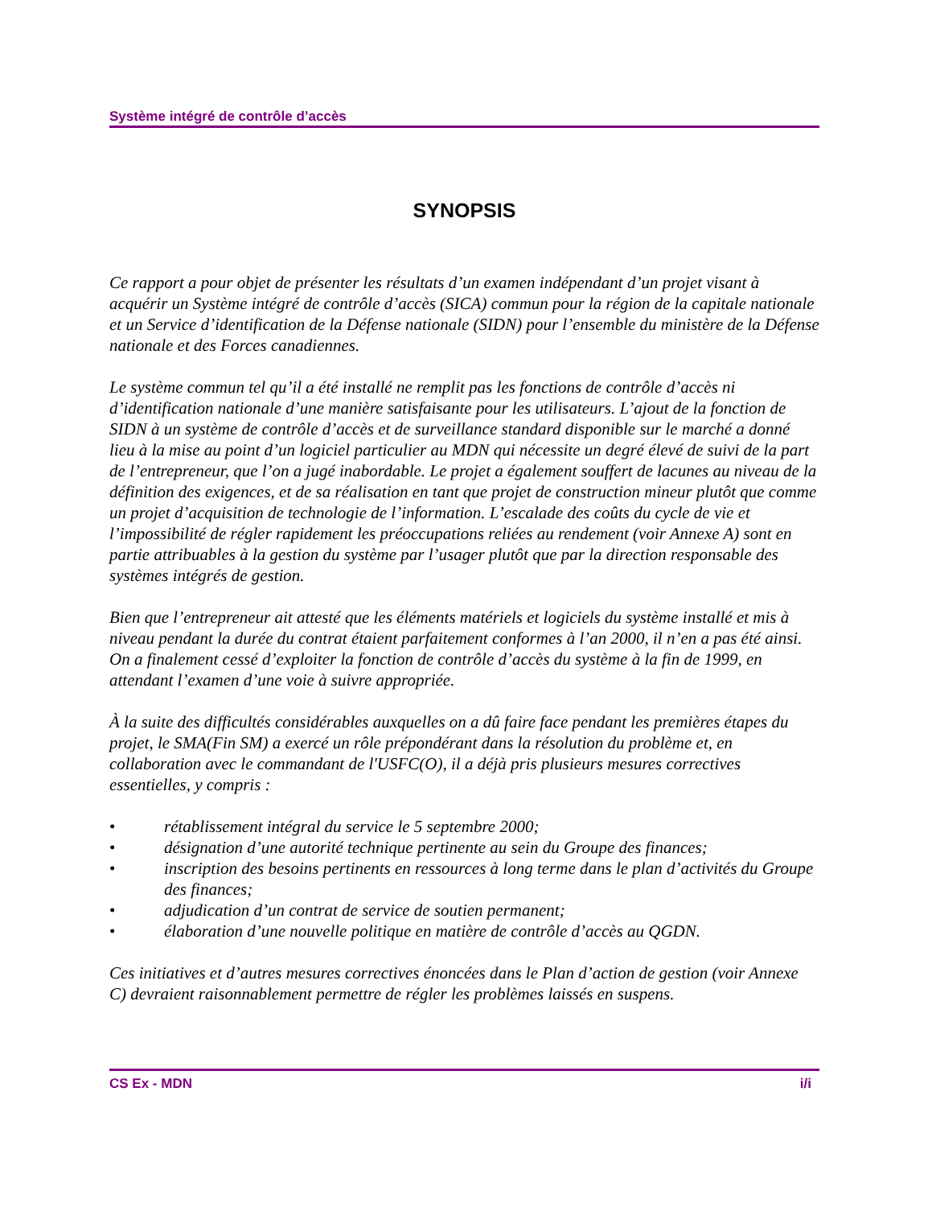Système intégré de contrôle d’accès
SYNOPSIS
Ce rapport a pour objet de présenter les résultats d’un examen indépendant d’un projet visant à acquérir un Système intégré de contrôle d’accès (SICA) commun pour la région de la capitale nationale et un Service d’identification de la Défense nationale (SIDN) pour l’ensemble du ministère de la Défense nationale et des Forces canadiennes.
Le système commun tel qu’il a été installé ne remplit pas les fonctions de contrôle d’accès ni d’identification nationale d’une manière satisfaisante pour les utilisateurs. L’ajout de la fonction de SIDN à un système de contrôle d’accès et de surveillance standard disponible sur le marché a donné lieu à la mise au point d’un logiciel particulier au MDN qui nécessite un degré élevé de suivi de la part de l’entrepreneur, que l’on a jugé inabordable. Le projet a également souffert de lacunes au niveau de la définition des exigences, et de sa réalisation en tant que projet de construction mineur plutôt que comme un projet d’acquisition de technologie de l’information. L’escalade des coûts du cycle de vie et l’impossibilité de régler rapidement les préoccupations reliées au rendement (voir Annexe A) sont en partie attribuables à la gestion du système par l’usager plutôt que par la direction responsable des systèmes intégrés de gestion.
Bien que l’entrepreneur ait attesté que les éléments matériels et logiciels du système installé et mis à niveau pendant la durée du contrat étaient parfaitement conformes à l’an 2000, il n’en a pas été ainsi. On a finalement cessé d’exploiter la fonction de contrôle d’accès du système à la fin de 1999, en attendant l’examen d’une voie à suivre appropriée.
À la suite des difficultés considérables auxquelles on a dû faire face pendant les premières étapes du projet, le SMA(Fin SM) a exercé un rôle prépondérant dans la résolution du problème et, en collaboration avec le commandant de l'USFC(O), il a déjà pris plusieurs mesures correctives essentielles, y compris :
• rétablissement intégral du service le 5 septembre 2000;
• désignation d’une autorité technique pertinente au sein du Groupe des finances;
• inscription des besoins pertinents en ressources à long terme dans le plan d’activités du Groupe des finances;
• adjudication d’un contrat de service de soutien permanent;
• élaboration d’une nouvelle politique en matière de contrôle d’accès au QGDN.
Ces initiatives et d’autres mesures correctives énoncées dans le Plan d’action de gestion (voir Annexe C) devraient raisonnablement permettre de régler les problèmes laissés en suspens.
CS Ex - MDN i/i